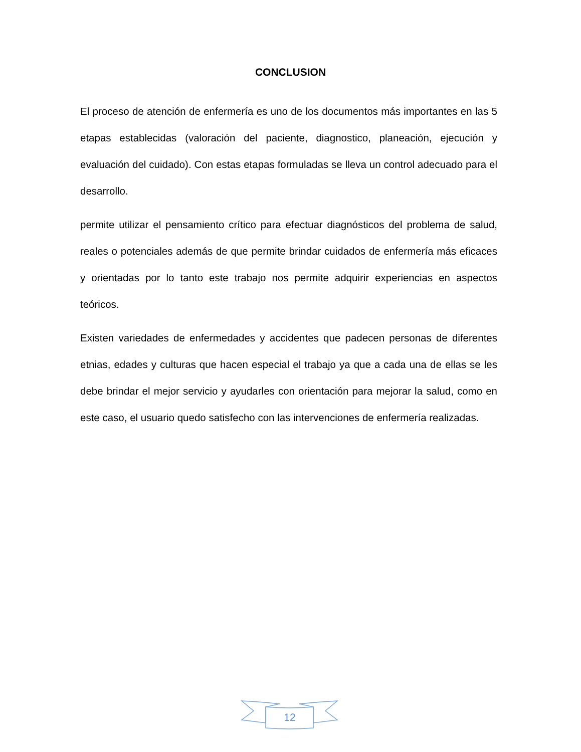CONCLUSION
El proceso de atención de enfermería es uno de los documentos más importantes en las 5 etapas establecidas (valoración del paciente, diagnostico, planeación, ejecución y evaluación del cuidado). Con estas etapas formuladas se lleva un control adecuado para el desarrollo.
permite utilizar el pensamiento crítico para efectuar diagnósticos del problema de salud, reales o potenciales además de que permite brindar cuidados de enfermería más eficaces y orientadas por lo tanto este trabajo nos permite adquirir experiencias en aspectos teóricos.
Existen variedades de enfermedades y accidentes que padecen personas de diferentes etnias, edades y culturas que hacen especial el trabajo ya que a cada una de ellas se les debe brindar el mejor servicio y ayudarles con orientación para mejorar la salud, como en este caso, el usuario quedo satisfecho con las intervenciones de enfermería realizadas.
12